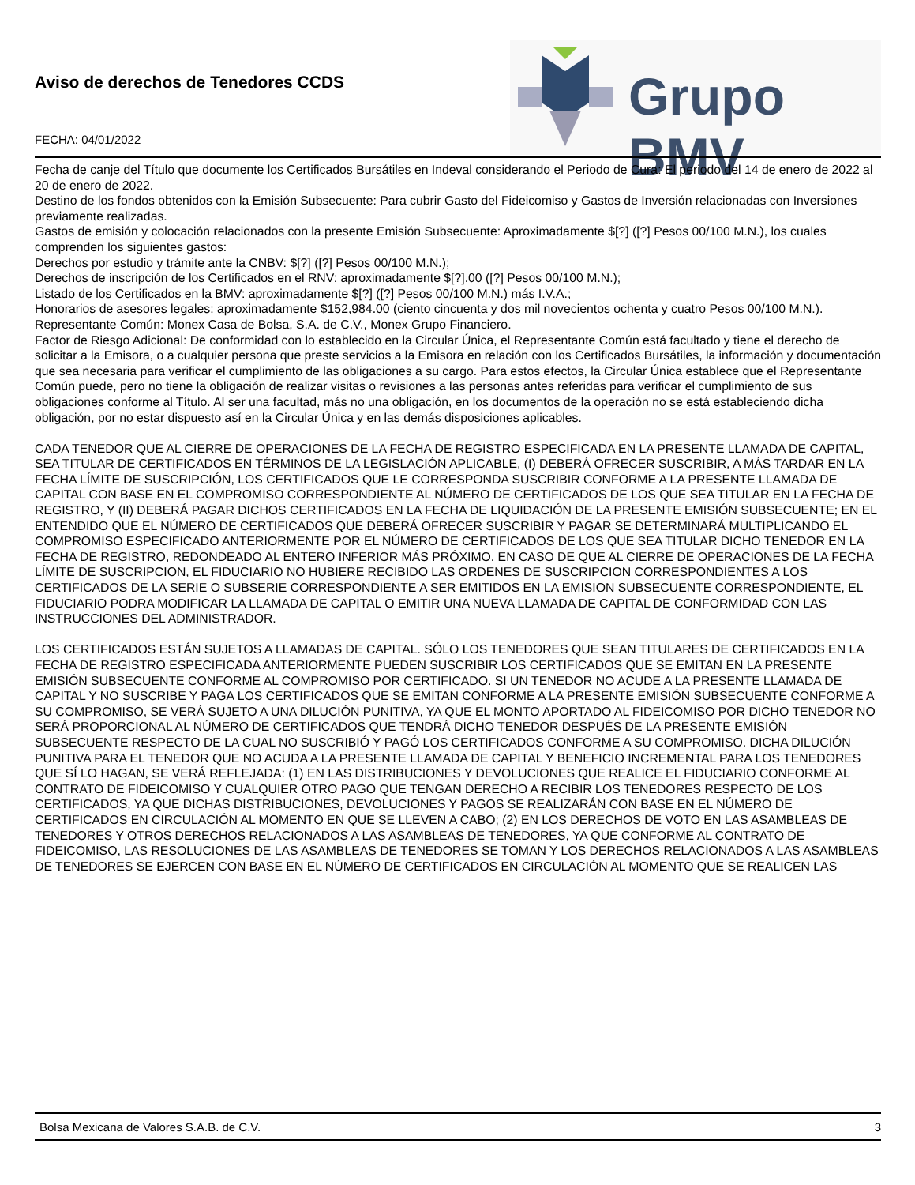Aviso de derechos de Tenedores CCDS
FECHA: 04/01/2022
Grupo BMV
Fecha de canje del Título que documente los Certificados Bursátiles en Indeval considerando el Periodo de Cura: El periodo del 14 de enero de 2022 al 20 de enero de 2022.
Destino de los fondos obtenidos con la Emisión Subsecuente: Para cubrir Gasto del Fideicomiso y Gastos de Inversión relacionadas con Inversiones previamente realizadas.
Gastos de emisión y colocación relacionados con la presente Emisión Subsecuente: Aproximadamente $[?] ([?] Pesos 00/100 M.N.), los cuales comprenden los siguientes gastos:
Derechos por estudio y trámite ante la CNBV: $[?] ([?] Pesos 00/100 M.N.);
Derechos de inscripción de los Certificados en el RNV: aproximadamente $[?].00 ([?] Pesos 00/100 M.N.);
Listado de los Certificados en la BMV: aproximadamente $[?] ([?] Pesos 00/100 M.N.) más I.V.A.;
Honorarios de asesores legales: aproximadamente $152,984.00 (ciento cincuenta y dos mil novecientos ochenta y cuatro Pesos 00/100 M.N.).
Representante Común: Monex Casa de Bolsa, S.A. de C.V., Monex Grupo Financiero.
Factor de Riesgo Adicional: De conformidad con lo establecido en la Circular Única, el Representante Común está facultado y tiene el derecho de solicitar a la Emisora, o a cualquier persona que preste servicios a la Emisora en relación con los Certificados Bursátiles, la información y documentación que sea necesaria para verificar el cumplimiento de las obligaciones a su cargo. Para estos efectos, la Circular Única establece que el Representante Común puede, pero no tiene la obligación de realizar visitas o revisiones a las personas antes referidas para verificar el cumplimiento de sus obligaciones conforme al Título. Al ser una facultad, más no una obligación, en los documentos de la operación no se está estableciendo dicha obligación, por no estar dispuesto así en la Circular Única y en las demás disposiciones aplicables.
CADA TENEDOR QUE AL CIERRE DE OPERACIONES DE LA FECHA DE REGISTRO ESPECIFICADA EN LA PRESENTE LLAMADA DE CAPITAL, SEA TITULAR DE CERTIFICADOS EN TÉRMINOS DE LA LEGISLACIÓN APLICABLE, (I) DEBERÁ OFRECER SUSCRIBIR, A MÁS TARDAR EN LA FECHA LÍMITE DE SUSCRIPCIÓN, LOS CERTIFICADOS QUE LE CORRESPONDA SUSCRIBIR CONFORME A LA PRESENTE LLAMADA DE CAPITAL CON BASE EN EL COMPROMISO CORRESPONDIENTE AL NÚMERO DE CERTIFICADOS DE LOS QUE SEA TITULAR EN LA FECHA DE REGISTRO, Y (II) DEBERÁ PAGAR DICHOS CERTIFICADOS EN LA FECHA DE LIQUIDACIÓN DE LA PRESENTE EMISIÓN SUBSECUENTE; EN EL ENTENDIDO QUE EL NÚMERO DE CERTIFICADOS QUE DEBERÁ OFRECER SUSCRIBIR Y PAGAR SE DETERMINARÁ MULTIPLICANDO EL COMPROMISO ESPECIFICADO ANTERIORMENTE POR EL NÚMERO DE CERTIFICADOS DE LOS QUE SEA TITULAR DICHO TENEDOR EN LA FECHA DE REGISTRO, REDONDEADO AL ENTERO INFERIOR MÁS PRÓXIMO. EN CASO DE QUE AL CIERRE DE OPERACIONES DE LA FECHA LÍMITE DE SUSCRIPCION, EL FIDUCIARIO NO HUBIERE RECIBIDO LAS ORDENES DE SUSCRIPCION CORRESPONDIENTES A LOS CERTIFICADOS DE LA SERIE O SUBSERIE CORRESPONDIENTE A SER EMITIDOS EN LA EMISION SUBSECUENTE CORRESPONDIENTE, EL FIDUCIARIO PODRA MODIFICAR LA LLAMADA DE CAPITAL O EMITIR UNA NUEVA LLAMADA DE CAPITAL DE CONFORMIDAD CON LAS INSTRUCCIONES DEL ADMINISTRADOR.
LOS CERTIFICADOS ESTÁN SUJETOS A LLAMADAS DE CAPITAL. SÓLO LOS TENEDORES QUE SEAN TITULARES DE CERTIFICADOS EN LA FECHA DE REGISTRO ESPECIFICADA ANTERIORMENTE PUEDEN SUSCRIBIR LOS CERTIFICADOS QUE SE EMITAN EN LA PRESENTE EMISIÓN SUBSECUENTE CONFORME AL COMPROMISO POR CERTIFICADO. SI UN TENEDOR NO ACUDE A LA PRESENTE LLAMADA DE CAPITAL Y NO SUSCRIBE Y PAGA LOS CERTIFICADOS QUE SE EMITAN CONFORME A LA PRESENTE EMISIÓN SUBSECUENTE CONFORME A SU COMPROMISO, SE VERÁ SUJETO A UNA DILUCIÓN PUNITIVA, YA QUE EL MONTO APORTADO AL FIDEICOMISO POR DICHO TENEDOR NO SERÁ PROPORCIONAL AL NÚMERO DE CERTIFICADOS QUE TENDRÁ DICHO TENEDOR DESPUÉS DE LA PRESENTE EMISIÓN SUBSECUENTE RESPECTO DE LA CUAL NO SUSCRIBIÓ Y PAGÓ LOS CERTIFICADOS CONFORME A SU COMPROMISO. DICHA DILUCIÓN PUNITIVA PARA EL TENEDOR QUE NO ACUDA A LA PRESENTE LLAMADA DE CAPITAL Y BENEFICIO INCREMENTAL PARA LOS TENEDORES QUE SÍ LO HAGAN, SE VERÁ REFLEJADA: (1) EN LAS DISTRIBUCIONES Y DEVOLUCIONES QUE REALICE EL FIDUCIARIO CONFORME AL CONTRATO DE FIDEICOMISO Y CUALQUIER OTRO PAGO QUE TENGAN DERECHO A RECIBIR LOS TENEDORES RESPECTO DE LOS CERTIFICADOS, YA QUE DICHAS DISTRIBUCIONES, DEVOLUCIONES Y PAGOS SE REALIZARÁN CON BASE EN EL NÚMERO DE CERTIFICADOS EN CIRCULACIÓN AL MOMENTO EN QUE SE LLEVEN A CABO; (2) EN LOS DERECHOS DE VOTO EN LAS ASAMBLEAS DE TENEDORES Y OTROS DERECHOS RELACIONADOS A LAS ASAMBLEAS DE TENEDORES, YA QUE CONFORME AL CONTRATO DE FIDEICOMISO, LAS RESOLUCIONES DE LAS ASAMBLEAS DE TENEDORES SE TOMAN Y LOS DERECHOS RELACIONADOS A LAS ASAMBLEAS DE TENEDORES SE EJERCEN CON BASE EN EL NÚMERO DE CERTIFICADOS EN CIRCULACIÓN AL MOMENTO QUE SE REALICEN LAS
Bolsa Mexicana de Valores S.A.B. de C.V. 3